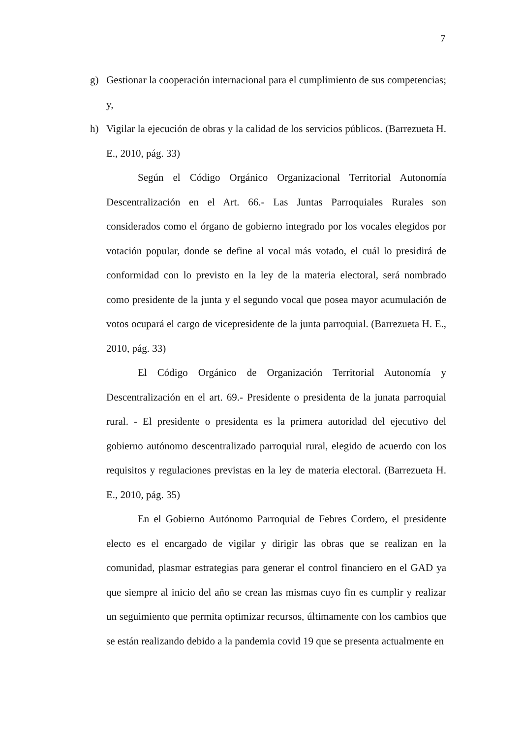7
g) Gestionar la cooperación internacional para el cumplimiento de sus competencias; y,
h) Vigilar la ejecución de obras y la calidad de los servicios públicos. (Barrezueta H. E., 2010, pág. 33)
Según el Código Orgánico Organizacional Territorial Autonomía Descentralización en el Art. 66.- Las Juntas Parroquiales Rurales son considerados como el órgano de gobierno integrado por los vocales elegidos por votación popular, donde se define al vocal más votado, el cuál lo presidirá de conformidad con lo previsto en la ley de la materia electoral, será nombrado como presidente de la junta y el segundo vocal que posea mayor acumulación de votos ocupará el cargo de vicepresidente de la junta parroquial. (Barrezueta H. E., 2010, pág. 33)
El Código Orgánico de Organización Territorial Autonomía y Descentralización en el art. 69.- Presidente o presidenta de la junata parroquial rural. - El presidente o presidenta es la primera autoridad del ejecutivo del gobierno autónomo descentralizado parroquial rural, elegido de acuerdo con los requisitos y regulaciones previstas en la ley de materia electoral. (Barrezueta H. E., 2010, pág. 35)
En el Gobierno Autónomo Parroquial de Febres Cordero, el presidente electo es el encargado de vigilar y dirigir las obras que se realizan en la comunidad, plasmar estrategias para generar el control financiero en el GAD ya que siempre al inicio del año se crean las mismas cuyo fin es cumplir y realizar un seguimiento que permita optimizar recursos, últimamente con los cambios que se están realizando debido a la pandemia covid 19 que se presenta actualmente en